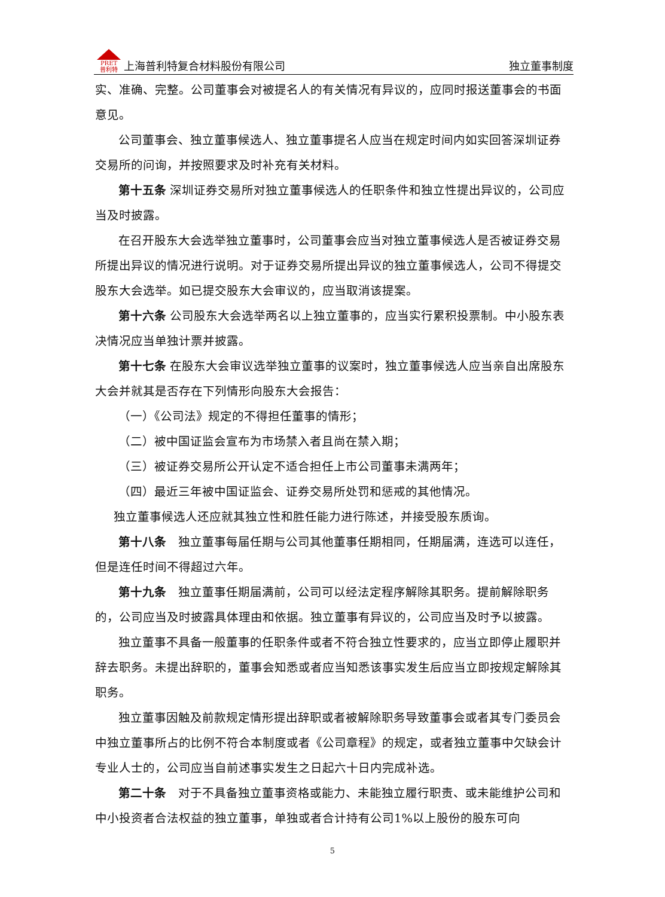PRET
普利特 上海普利特复合材料股份有限公司 独立董事制度
实、准确、完整。公司董事会对被提名人的有关情况有异议的，应同时报送董事会的书面意见。
公司董事会、独立董事候选人、独立董事提名人应当在规定时间内如实回答深圳证券交易所的问询，并按照要求及时补充有关材料。
第十五条 深圳证券交易所对独立董事候选人的任职条件和独立性提出异议的，公司应当及时披露。
在召开股东大会选举独立董事时，公司董事会应当对独立董事候选人是否被证券交易所提出异议的情况进行说明。对于证券交易所提出异议的独立董事候选人，公司不得提交股东大会选举。如已提交股东大会审议的，应当取消该提案。
第十六条 公司股东大会选举两名以上独立董事的，应当实行累积投票制。中小股东表决情况应当单独计票并披露。
第十七条 在股东大会审议选举独立董事的议案时，独立董事候选人应当亲自出席股东大会并就其是否存在下列情形向股东大会报告：
（一）《公司法》规定的不得担任董事的情形；
（二）被中国证监会宣布为市场禁入者且尚在禁入期；
（三）被证券交易所公开认定不适合担任上市公司董事未满两年；
（四）最近三年被中国证监会、证券交易所处罚和惩戒的其他情况。
独立董事候选人还应就其独立性和胜任能力进行陈述，并接受股东质询。
第十八条　独立董事每届任期与公司其他董事任期相同，任期届满，连选可以连任，但是连任时间不得超过六年。
第十九条　独立董事任期届满前，公司可以经法定程序解除其职务。提前解除职务的，公司应当及时披露具体理由和依据。独立董事有异议的，公司应当及时予以披露。
独立董事不具备一般董事的任职条件或者不符合独立性要求的，应当立即停止履职并辞去职务。未提出辞职的，董事会知悉或者应当知悉该事实发生后应当立即按规定解除其职务。
独立董事因触及前款规定情形提出辞职或者被解除职务导致董事会或者其专门委员会中独立董事所占的比例不符合本制度或者《公司章程》的规定，或者独立董事中欠缺会计专业人士的，公司应当自前述事实发生之日起六十日内完成补选。
第二十条　对于不具备独立董事资格或能力、未能独立履行职责、或未能维护公司和中小投资者合法权益的独立董事，单独或者合计持有公司1%以上股份的股东可向
5